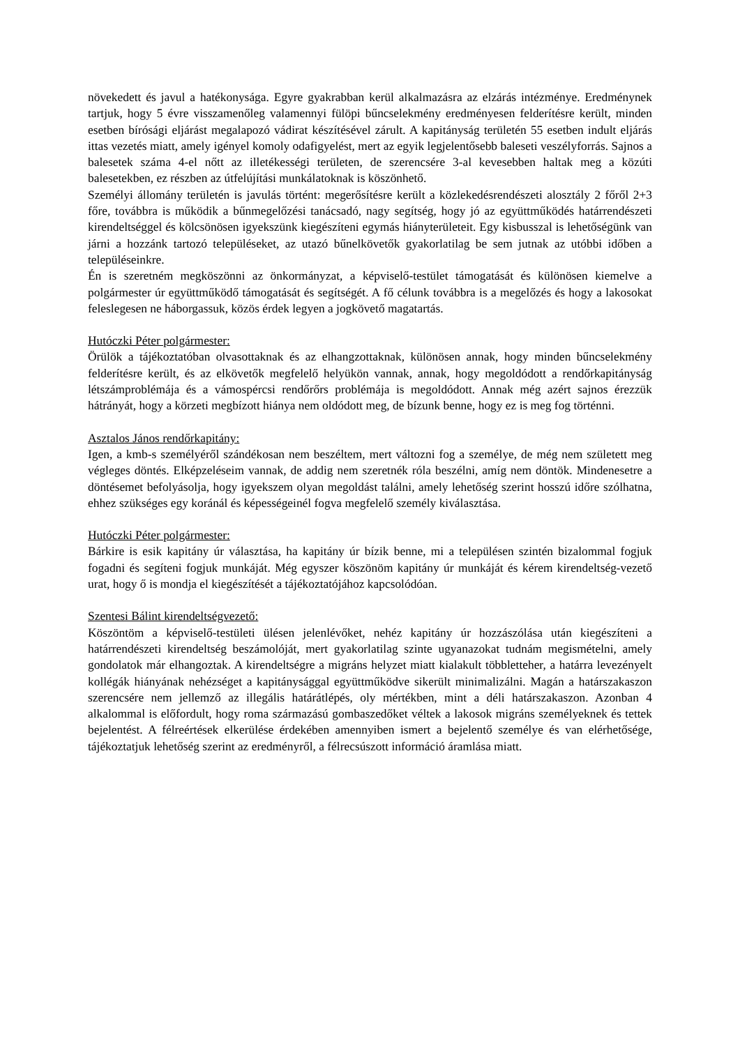növekedett és javul a hatékonysága. Egyre gyakrabban kerül alkalmazásra az elzárás intézménye. Eredménynek tartjuk, hogy 5 évre visszamenőleg valamennyi fülöpi bűncselekmény eredményesen felderítésre került, minden esetben bírósági eljárást megalapozó vádirat készítésével zárult. A kapitányság területén 55 esetben indult eljárás ittas vezetés miatt, amely igényel komoly odafigyelést, mert az egyik legjelentősebb baleseti veszélyforrás. Sajnos a balesetek száma 4-el nőtt az illetékességi területen, de szerencsére 3-al kevesebben haltak meg a közúti balesetekben, ez részben az útfelújítási munkálatoknak is köszönhető.
Személyi állomány területén is javulás történt: megerősítésre került a közlekedésrendészeti alosztály 2 főről 2+3 főre, továbbra is működik a bűnmegelőzési tanácsadó, nagy segítség, hogy jó az együttműködés határrendészeti kirendeltséggel és kölcsönösen igyekszünk kiegészíteni egymás hiányterületeit. Egy kisbusszal is lehetőségünk van járni a hozzánk tartozó településeket, az utazó bűnelkövetők gyakorlatilag be sem jutnak az utóbbi időben a településeinkre.
Én is szeretném megköszönni az önkormányzat, a képviselő-testület támogatását és különösen kiemelve a polgármester úr együttműködő támogatását és segítségét. A fő célunk továbbra is a megelőzés és hogy a lakosokat feleslegesen ne háborgassuk, közös érdek legyen a jogkövető magatartás.
Hutóczki Péter polgármester:
Örülök a tájékoztatóban olvasottaknak és az elhangzottaknak, különösen annak, hogy minden bűncselekmény felderítésre került, és az elkövetők megfelelő helyükön vannak, annak, hogy megoldódott a rendőrkapitányság létszámproblémája és a vámospércsi rendőrőrs problémája is megoldódott. Annak még azért sajnos érezzük hátrányát, hogy a körzeti megbízott hiánya nem oldódott meg, de bízunk benne, hogy ez is meg fog történni.
Asztalos János rendőrkapitány:
Igen, a kmb-s személyéről szándékosan nem beszéltem, mert változni fog a személye, de még nem született meg végleges döntés. Elképzeléseim vannak, de addig nem szeretnék róla beszélni, amíg nem döntök. Mindenesetre a döntésemet befolyásolja, hogy igyekszem olyan megoldást találni, amely lehetőség szerint hosszú időre szólhatna, ehhez szükséges egy koránál és képességeinél fogva megfelelő személy kiválasztása.
Hutóczki Péter polgármester:
Bárkire is esik kapitány úr választása, ha kapitány úr bízik benne, mi a településen szintén bizalommal fogjuk fogadni és segíteni fogjuk munkáját. Még egyszer köszönöm kapitány úr munkáját és kérem kirendeltség-vezető urat, hogy ő is mondja el kiegészítését a tájékoztatójához kapcsolódóan.
Szentesi Bálint kirendeltségvezető:
Köszöntöm a képviselő-testületi ülésen jelenlévőket, nehéz kapitány úr hozzászólása után kiegészíteni a határrendészeti kirendeltség beszámolóját, mert gyakorlatilag szinte ugyanazokat tudnám megismételni, amely gondolatok már elhangoztak. A kirendeltségre a migráns helyzet miatt kialakult többletteher, a határra levezényelt kollégák hiányának nehézséget a kapitánysággal együttműködve sikerült minimalizálni. Magán a határszakaszon szerencsére nem jellemző az illegális határátlépés, oly mértékben, mint a déli határszakaszon. Azonban 4 alkalommal is előfordult, hogy roma származású gombaszedőket véltek a lakosok migráns személyeknek és tettek bejelentést. A félreértések elkerülése érdekében amennyiben ismert a bejelentő személye és van elérhetősége, tájékoztatjuk lehetőség szerint az eredményről, a félrecsúszott információ áramlása miatt.